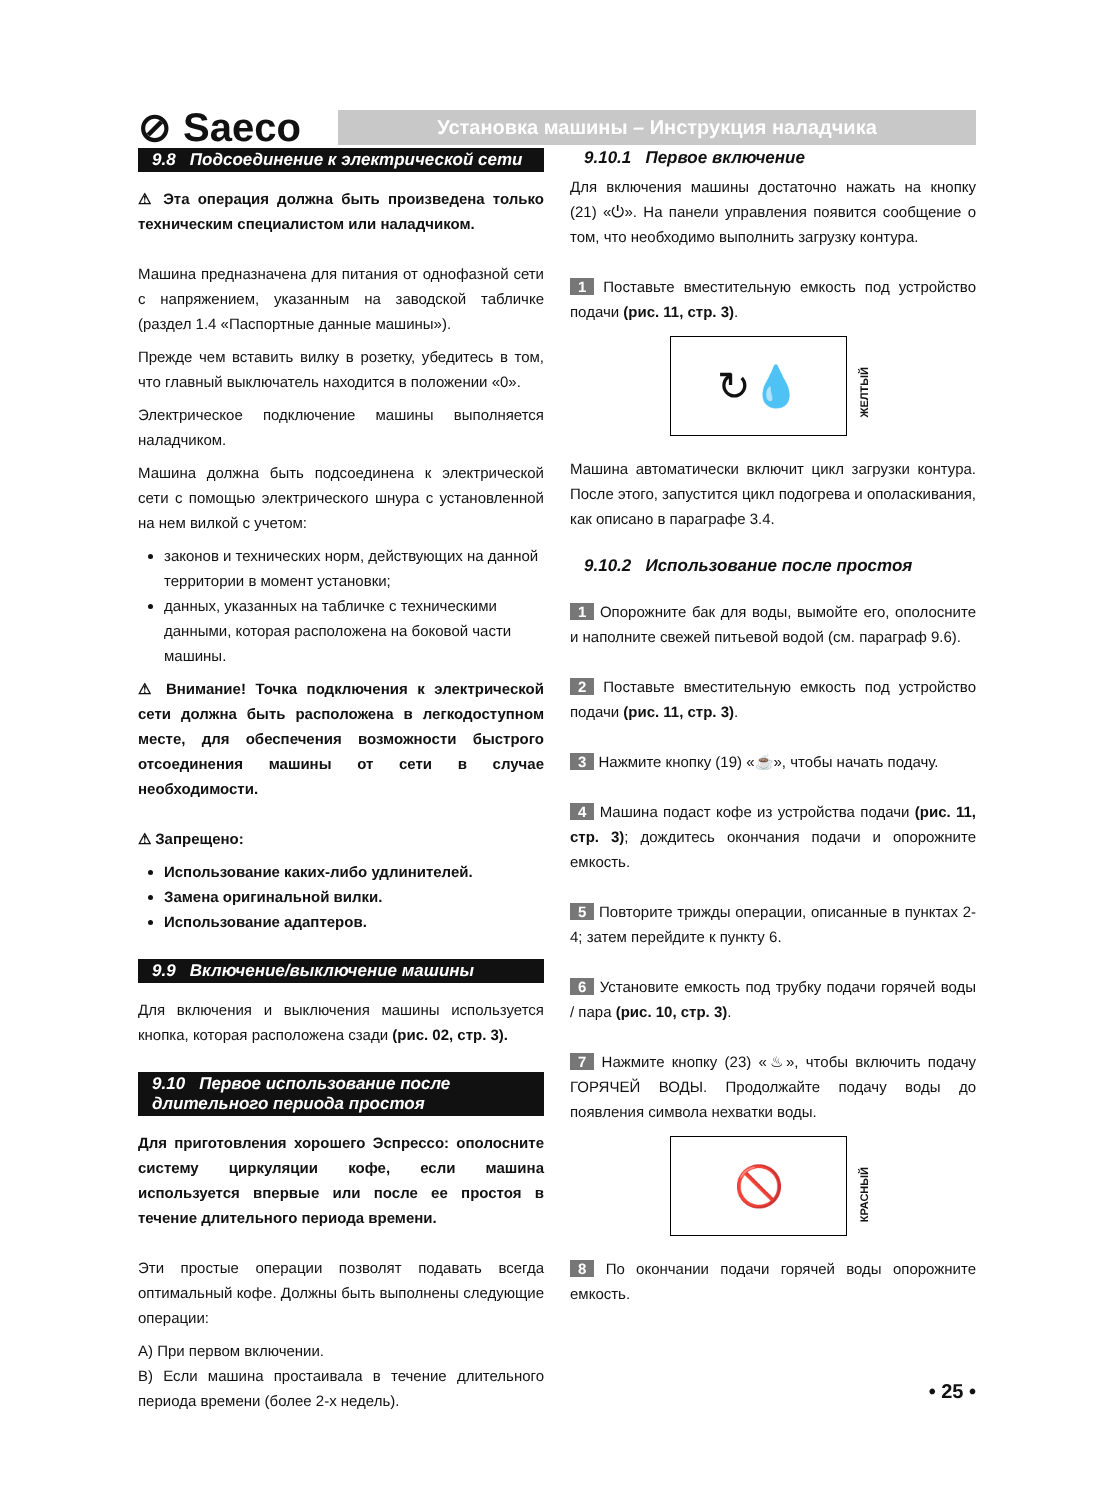⊘ Saeco
Установка машины – Инструкция наладчика
9.8 Подсоединение к электрической сети
⚠ Эта операция должна быть произведена только техническим специалистом или наладчиком.
Машина предназначена для питания от однофазной сети с напряжением, указанным на заводской табличке (раздел 1.4 «Паспортные данные машины»).
Прежде чем вставить вилку в розетку, убедитесь в том, что главный выключатель находится в положении «0».
Электрическое подключение машины выполняется наладчиком.
Машина должна быть подсоединена к электрической сети с помощью электрического шнура с установленной на нем вилкой с учетом:
законов и технических норм, действующих на данной территории в момент установки;
данных, указанных на табличке с техническими данными, которая расположена на боковой части машины.
⚠ Внимание! Точка подключения к электрической сети должна быть расположена в легкодоступном месте, для обеспечения возможности быстрого отсоединения машины от сети в случае необходимости.
⚠ Запрещено:
Использование каких-либо удлинителей.
Замена оригинальной вилки.
Использование адаптеров.
9.9 Включение/выключение машины
Для включения и выключения машины используется кнопка, которая расположена сзади (рис. 02, стр. 3).
9.10 Первое использование после
длительного периода простоя
Для приготовления хорошего Эспрессо: ополосните систему циркуляции кофе, если машина используется впервые или после ее простоя в течение длительного периода времени.
Эти простые операции позволят подавать всегда оптимальный кофе. Должны быть выполнены следующие операции:
A) При первом включении.
B) Если машина простаивала в течение длительного периода времени (более 2-х недель).
9.10.1 Первое включение
Для включения машины достаточно нажать на кнопку (21) «⏻». На панели управления появится сообщение о том, что необходимо выполнить загрузку контура.
1 Поставьте вместительную емкость под устройство подачи (рис. 11, стр. 3).
↻💧
ЖЕЛТЫЙ
Машина автоматически включит цикл загрузки контура. После этого, запустится цикл подогрева и ополаскивания, как описано в параграфе 3.4.
9.10.2 Использование после простоя
1 Опорожните бак для воды, вымойте его, ополосните и наполните свежей питьевой водой (см. параграф 9.6).
2 Поставьте вместительную емкость под устройство подачи (рис. 11, стр. 3).
3 Нажмите кнопку (19) «☕», чтобы начать подачу.
4 Машина подаст кофе из устройства подачи (рис. 11, стр. 3); дождитесь окончания подачи и опорожните емкость.
5 Повторите трижды операции, описанные в пунктах 2-4; затем перейдите к пункту 6.
6 Установите емкость под трубку подачи горячей воды / пара (рис. 10, стр. 3).
7 Нажмите кнопку (23) «♨», чтобы включить подачу ГОРЯЧЕЙ ВОДЫ. Продолжайте подачу воды до появления символа нехватки воды.
🚫
КРАСНЫЙ
8 По окончании подачи горячей воды опорожните емкость.
• 25 •